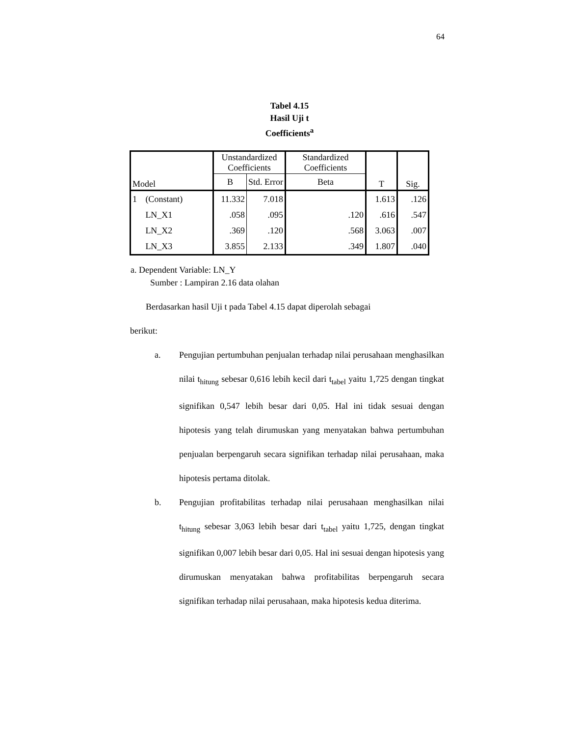64
Tabel 4.15
Hasil Uji t
Coefficients<sup>a</sup>
| Model | | Unstandardized Coefficients | | Standardized Coefficients | T | Sig. |
| --- | --- | --- | --- | --- | --- | --- |
| | | B | Std. Error | Beta | | |
| 1 | (Constant) | 11.332 | 7.018 | | 1.613 | .126 |
| | LN_X1 | .058 | .095 | .120 | .616 | .547 |
| | LN_X2 | .369 | .120 | .568 | 3.063 | .007 |
| | LN_X3 | 3.855 | 2.133 | .349 | 1.807 | .040 |
a. Dependent Variable: LN_Y
Sumber : Lampiran 2.16 data olahan
Berdasarkan hasil Uji t pada Tabel 4.15 dapat diperolah sebagai
berikut:
a. Pengujian pertumbuhan penjualan terhadap nilai perusahaan menghasilkan nilai t<sub>hitung</sub> sebesar 0,616 lebih kecil dari t<sub>tabel</sub> yaitu 1,725 dengan tingkat signifikan 0,547 lebih besar dari 0,05. Hal ini tidak sesuai dengan hipotesis yang telah dirumuskan yang menyatakan bahwa pertumbuhan penjualan berpengaruh secara signifikan terhadap nilai perusahaan, maka hipotesis pertama ditolak.
b. Pengujian profitabilitas terhadap nilai perusahaan menghasilkan nilai t<sub>hitung</sub> sebesar 3,063 lebih besar dari t<sub>tabel</sub> yaitu 1,725, dengan tingkat signifikan 0,007 lebih besar dari 0,05. Hal ini sesuai dengan hipotesis yang dirumuskan menyatakan bahwa profitabilitas berpengaruh secara signifikan terhadap nilai perusahaan, maka hipotesis kedua diterima.